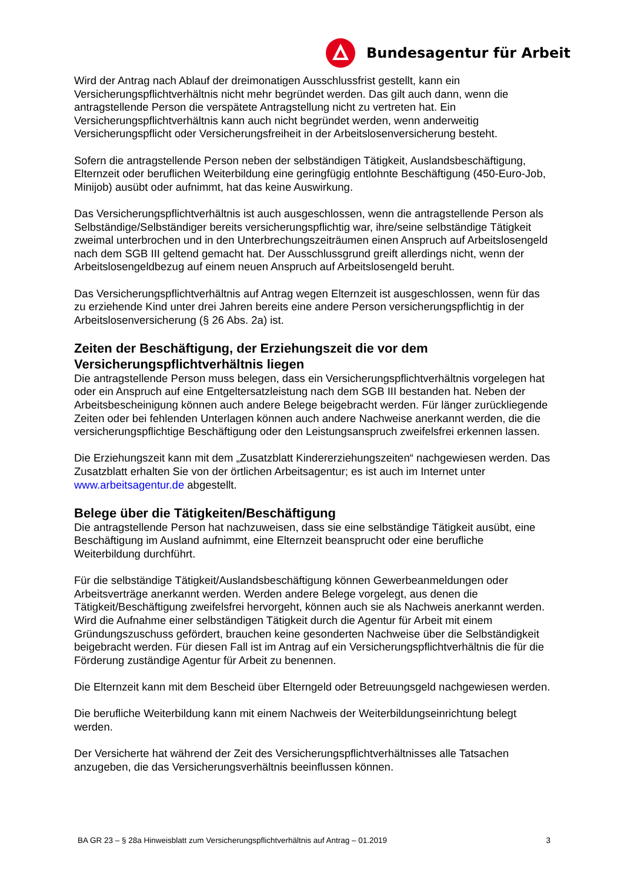Bundesagentur für Arbeit
Wird der Antrag nach Ablauf der dreimonatigen Ausschlussfrist gestellt, kann ein Versicherungspflichtverhältnis nicht mehr begründet werden. Das gilt auch dann, wenn die antragstellende Person die verspätete Antragstellung nicht zu vertreten hat. Ein Versicherungspflichtverhältnis kann auch nicht begründet werden, wenn anderweitig Versicherungspflicht oder Versicherungsfreiheit in der Arbeitslosenversicherung besteht.
Sofern die antragstellende Person neben der selbständigen Tätigkeit, Auslandsbeschäftigung, Elternzeit oder beruflichen Weiterbildung eine geringfügig entlohnte Beschäftigung (450-Euro-Job, Minijob) ausübt oder aufnimmt, hat das keine Auswirkung.
Das Versicherungspflichtverhältnis ist auch ausgeschlossen, wenn die antragstellende Person als Selbständige/Selbständiger bereits versicherungspflichtig war, ihre/seine selbständige Tätigkeit zweimal unterbrochen und in den Unterbrechungszeiträumen einen Anspruch auf Arbeitslosengeld nach dem SGB III geltend gemacht hat. Der Ausschlussgrund greift allerdings nicht, wenn der Arbeitslosengeldbezug auf einem neuen Anspruch auf Arbeitslosengeld beruht.
Das Versicherungspflichtverhältnis auf Antrag wegen Elternzeit ist ausgeschlossen, wenn für das zu erziehende Kind unter drei Jahren bereits eine andere Person versicherungspflichtig in der Arbeitslosenversicherung (§ 26 Abs. 2a) ist.
Zeiten der Beschäftigung, der Erziehungszeit die vor dem Versicherungspflichtverhältnis liegen
Die antragstellende Person muss belegen, dass ein Versicherungspflichtverhältnis vorgelegen hat oder ein Anspruch auf eine Entgeltersatzleistung nach dem SGB III bestanden hat. Neben der Arbeitsbescheinigung können auch andere Belege beigebracht werden. Für länger zurückliegende Zeiten oder bei fehlenden Unterlagen können auch andere Nachweise anerkannt werden, die die versicherungspflichtige Beschäftigung oder den Leistungsanspruch zweifelsfrei erkennen lassen.
Die Erziehungszeit kann mit dem „Zusatzblatt Kindererziehungszeiten“ nachgewiesen werden. Das Zusatzblatt erhalten Sie von der örtlichen Arbeitsagentur; es ist auch im Internet unter www.arbeitsagentur.de abgestellt.
Belege über die Tätigkeiten/Beschäftigung
Die antragstellende Person hat nachzuweisen, dass sie eine selbständige Tätigkeit ausübt, eine Beschäftigung im Ausland aufnimmt, eine Elternzeit beansprucht oder eine berufliche Weiterbildung durchführt.
Für die selbständige Tätigkeit/Auslandsbeschäftigung können Gewerbeanmeldungen oder Arbeitsverträge anerkannt werden. Werden andere Belege vorgelegt, aus denen die Tätigkeit/Beschäftigung zweifelsfrei hervorgeht, können auch sie als Nachweis anerkannt werden. Wird die Aufnahme einer selbständigen Tätigkeit durch die Agentur für Arbeit mit einem Gründungszuschuss gefördert, brauchen keine gesonderten Nachweise über die Selbständigkeit beigebracht werden. Für diesen Fall ist im Antrag auf ein Versicherungspflichtverhältnis die für die Förderung zuständige Agentur für Arbeit zu benennen.
Die Elternzeit kann mit dem Bescheid über Elterngeld oder Betreuungsgeld nachgewiesen werden.
Die berufliche Weiterbildung kann mit einem Nachweis der Weiterbildungseinrichtung belegt werden.
Der Versicherte hat während der Zeit des Versicherungspflichtverhältnisses alle Tatsachen anzugeben, die das Versicherungsverhältnis beeinflussen können.
BA GR 23 – § 28a Hinweisblatt zum Versicherungspflichtverhältnis auf Antrag – 01.2019 3